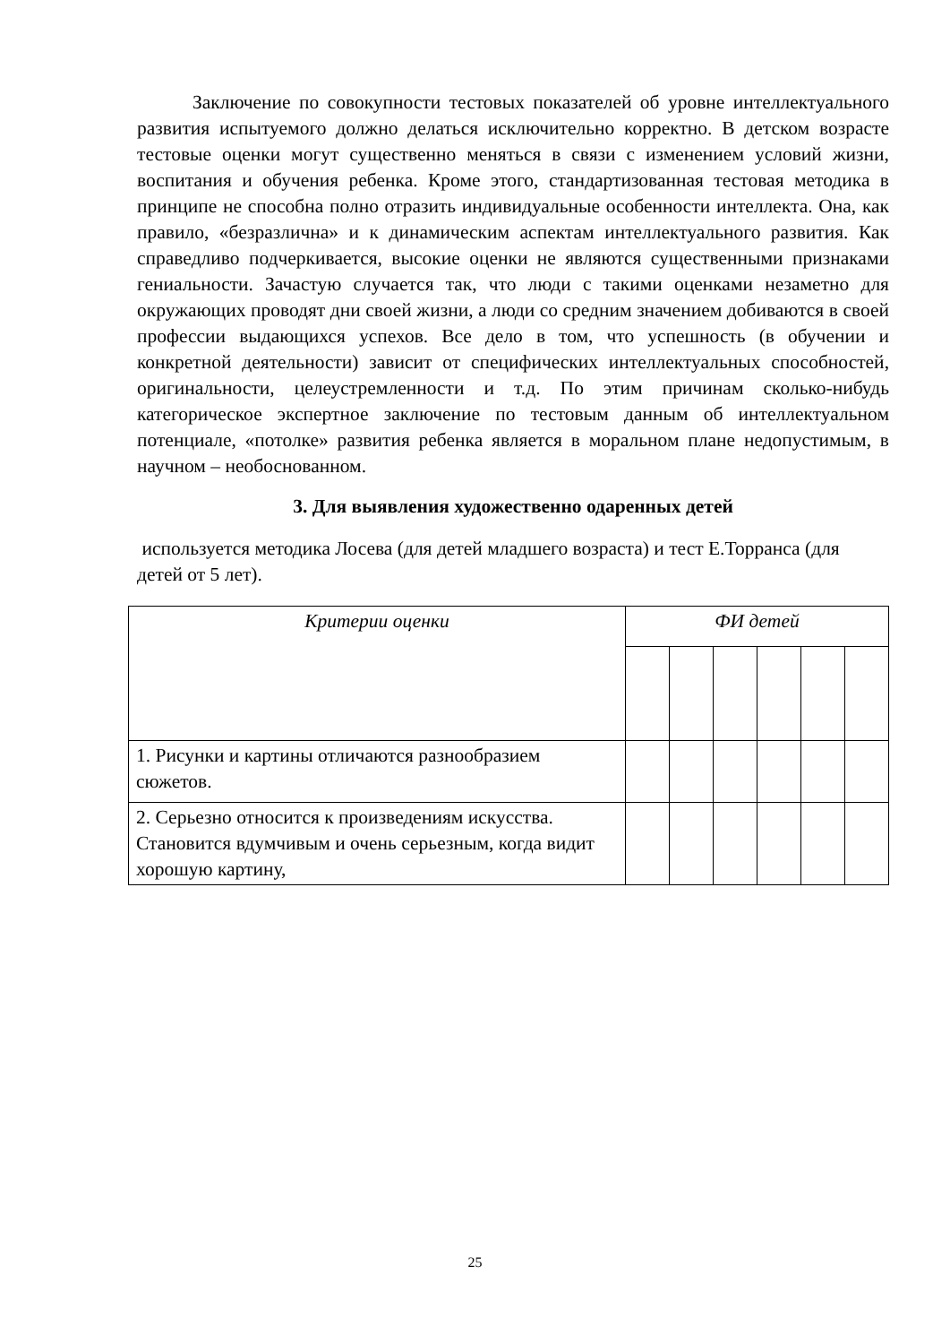Заключение по совокупности тестовых показателей об уровне интеллектуального развития испытуемого должно делаться исключительно корректно. В детском возрасте тестовые оценки могут существенно меняться в связи с изменением условий жизни, воспитания и обучения ребенка. Кроме этого, стандартизованная тестовая методика в принципе не способна полно отразить индивидуальные особенности интеллекта. Она, как правило, «безразлична» и к динамическим аспектам интеллектуального развития. Как справедливо подчеркивается, высокие оценки не являются существенными признаками гениальности. Зачастую случается так, что люди с такими оценками незаметно для окружающих проводят дни своей жизни, а люди со средним значением добиваются в своей профессии выдающихся успехов. Все дело в том, что успешность (в обучении и конкретной деятельности) зависит от специфических интеллектуальных способностей, оригинальности, целеустремленности и т.д. По этим причинам сколько-нибудь категорическое экспертное заключение по тестовым данным об интеллектуальном потенциале, «потолке» развития ребенка является в моральном плане недопустимым, в научном – необоснованном.
3. Для выявления художественно одаренных детей
используется методика Лосева (для детей младшего возраста) и тест Е.Торранса (для детей от 5 лет).
| Критерии оценки | ФИ детей | | | | | |
| 1. Рисунки и картины отличаются разнообразием сюжетов. | | | | | | |
| 2. Серьезно относится к произведениям искусства. Становится вдумчивым и очень серьезным, когда видит хорошую картину, | | | | | | |
25